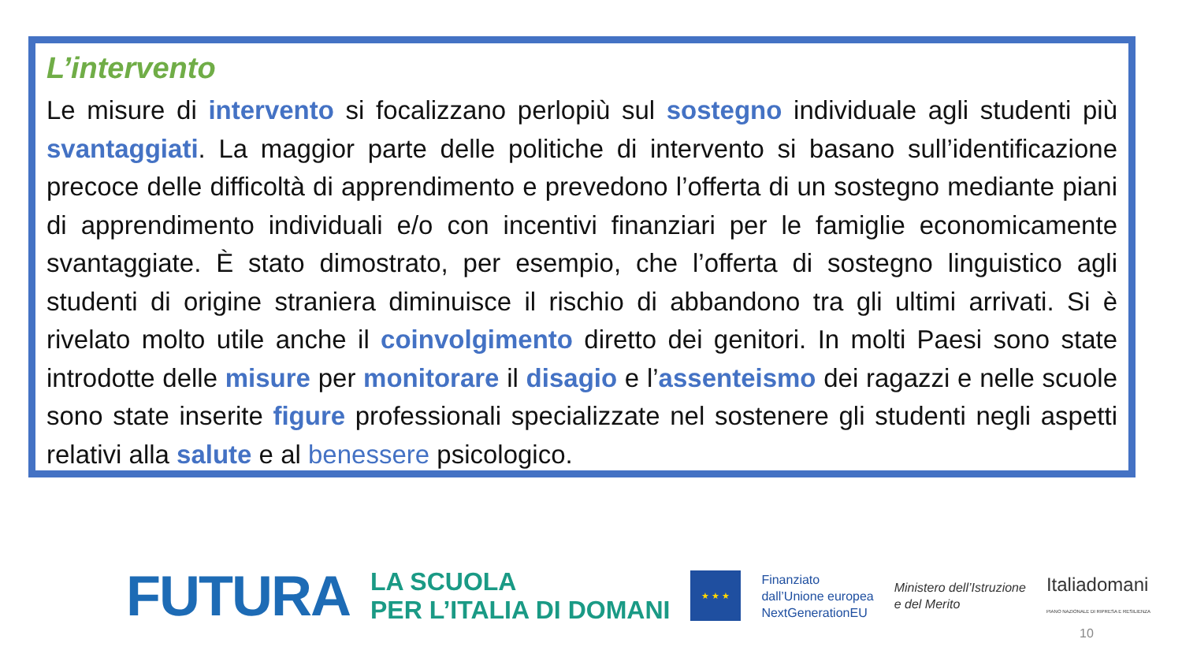L’intervento
Le misure di intervento si focalizzano perlopiù sul sostegno individuale agli studenti più svantaggiati. La maggior parte delle politiche di intervento si basano sull’identificazione precoce delle difficoltà di apprendimento e prevedono l’offerta di un sostegno mediante piani di apprendimento individuali e/o con incentivi finanziari per le famiglie economicamente svantaggiate. È stato dimostrato, per esempio, che l’offerta di sostegno linguistico agli studenti di origine straniera diminuisce il rischio di abbandono tra gli ultimi arrivati. Si è rivelato molto utile anche il coinvolgimento diretto dei genitori. In molti Paesi sono state introdotte delle misure per monitorare il disagio e l’assenteismo dei ragazzi e nelle scuole sono state inserite figure professionali specializzate nel sostenere gli studenti negli aspetti relativi alla salute e al benessere psicologico.
FUTURA
LA SCUOLA
PER L’ITALIA DI DOMANI
★ ★ ★
Finanziato
dall’Unione europea
NextGenerationEU
Ministero dell’Istruzione
e del Merito
Italiadomani
PIANO NAZIONALE DI RIPRESA E RESILIENZA
10